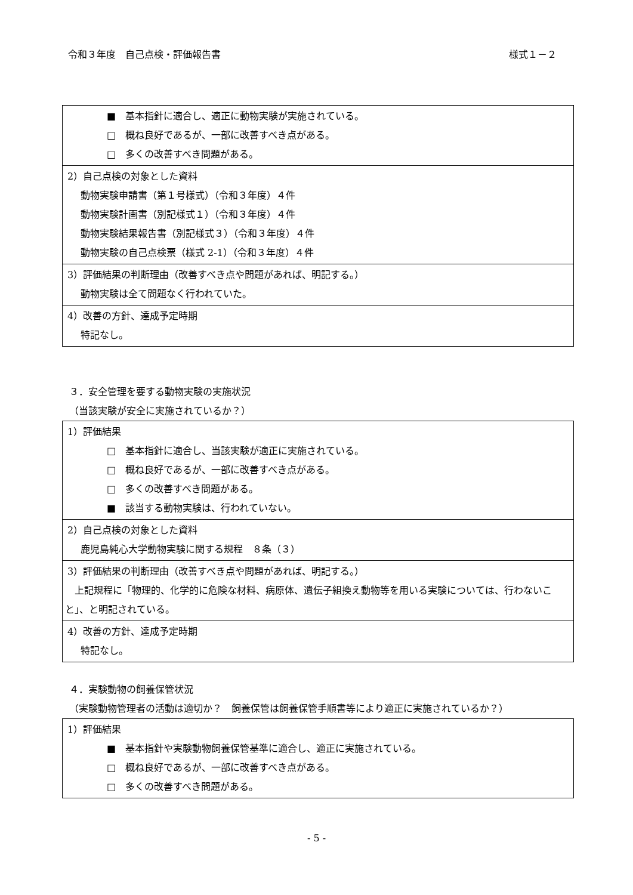令和３年度　自己点検・評価報告書 様式１－２
| ■ 基本指針に適合し、適正に動物実験が実施されている。 □ 概ね良好であるが、一部に改善すべき点がある。 □ 多くの改善すべき問題がある。 |
| 2）自己点検の対象とした資料 動物実験申請書（第１号様式）（令和３年度）４件 動物実験計画書（別記様式１）（令和３年度）４件 動物実験結果報告書（別記様式３）（令和３年度）４件 動物実験の自己点検票（様式 2-1）（令和３年度）４件 |
| 3）評価結果の判断理由（改善すべき点や問題があれば、明記する。） 動物実験は全て問題なく行われていた。 |
| 4）改善の方針、達成予定時期 特記なし。 |
３．安全管理を要する動物実験の実施状況
（当該実験が安全に実施されているか？）
| 1）評価結果 □ 基本指針に適合し、当該実験が適正に実施されている。 □ 概ね良好であるが、一部に改善すべき点がある。 □ 多くの改善すべき問題がある。 ■ 該当する動物実験は、行われていない。 |
| 2）自己点検の対象とした資料 鹿児島純心大学動物実験に関する規程 ８条（３） |
| 3）評価結果の判断理由（改善すべき点や問題があれば、明記する。） 上記規程に「物理的、化学的に危険な材料、病原体、遺伝子組換え動物等を用いる実験については、行わないこと」、と明記されている。 |
| 4）改善の方針、達成予定時期 特記なし。 |
４．実験動物の飼養保管状況
（実験動物管理者の活動は適切か？　飼養保管は飼養保管手順書等により適正に実施されているか？）
| 1）評価結果 ■ 基本指針や実験動物飼養保管基準に適合し、適正に実施されている。 □ 概ね良好であるが、一部に改善すべき点がある。 □ 多くの改善すべき問題がある。 |
- 5 -